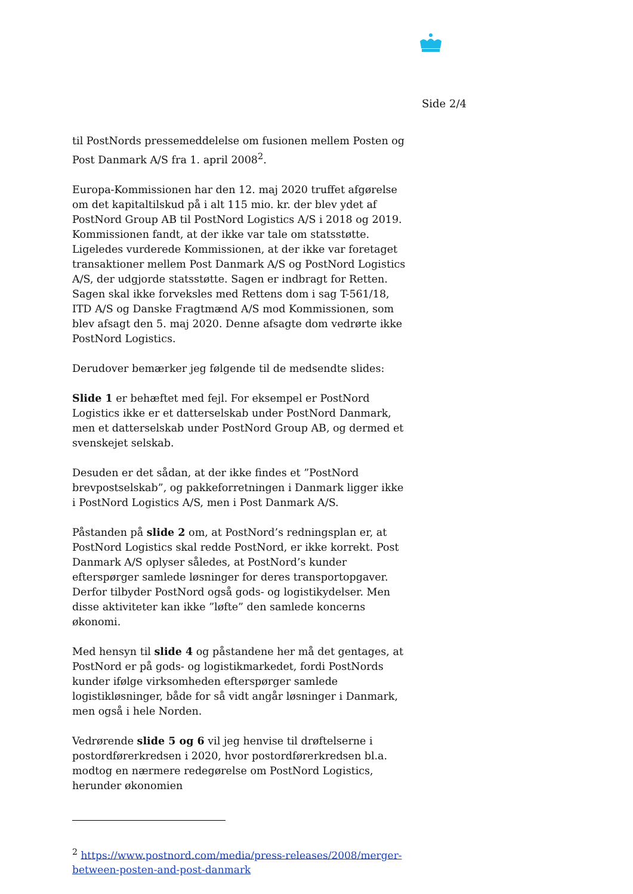Side 2/4
til PostNords pressemeddelelse om fusionen mellem Posten og Post Danmark A/S fra 1. april 2008<sup>2</sup>.
Europa-Kommissionen har den 12. maj 2020 truffet afgørelse om det kapitaltilskud på i alt 115 mio. kr. der blev ydet af PostNord Group AB til PostNord Logistics A/S i 2018 og 2019. Kommissionen fandt, at der ikke var tale om statsstøtte. Ligeledes vurderede Kommissionen, at der ikke var foretaget transaktioner mellem Post Danmark A/S og PostNord Logistics A/S, der udgjorde statsstøtte. Sagen er indbragt for Retten. Sagen skal ikke forveksles med Rettens dom i sag T-561/18, ITD A/S og Danske Fragtmænd A/S mod Kommissionen, som blev afsagt den 5. maj 2020. Denne afsagte dom vedrørte ikke PostNord Logistics.
Derudover bemærker jeg følgende til de medsendte slides:
Slide 1 er behæftet med fejl. For eksempel er PostNord Logistics ikke er et datterselskab under PostNord Danmark, men et datterselskab under PostNord Group AB, og dermed et svenskejet selskab.
Desuden er det sådan, at der ikke findes et ”PostNord brevpostselskab”, og pakkeforretningen i Danmark ligger ikke i PostNord Logistics A/S, men i Post Danmark A/S.
Påstanden på slide 2 om, at PostNord’s redningsplan er, at PostNord Logistics skal redde PostNord, er ikke korrekt. Post Danmark A/S oplyser således, at PostNord’s kunder efterspørger samlede løsninger for deres transportopgaver. Derfor tilbyder PostNord også gods- og logistikydelser. Men disse aktiviteter kan ikke ”løfte” den samlede koncerns økonomi.
Med hensyn til slide 4 og påstandene her må det gentages, at PostNord er på gods- og logistikmarkedet, fordi PostNords kunder ifølge virksomheden efterspørger samlede logistikløsninger, både for så vidt angår løsninger i Danmark, men også i hele Norden.
Vedrørende slide 5 og 6 vil jeg henvise til drøftelserne i postordførerkredsen i 2020, hvor postordførerkredsen bl.a. modtog en nærmere redegørelse om PostNord Logistics, herunder økonomien
<sup>2</sup> https://www.postnord.com/media/press-releases/2008/merger-between-posten-and-post-danmark